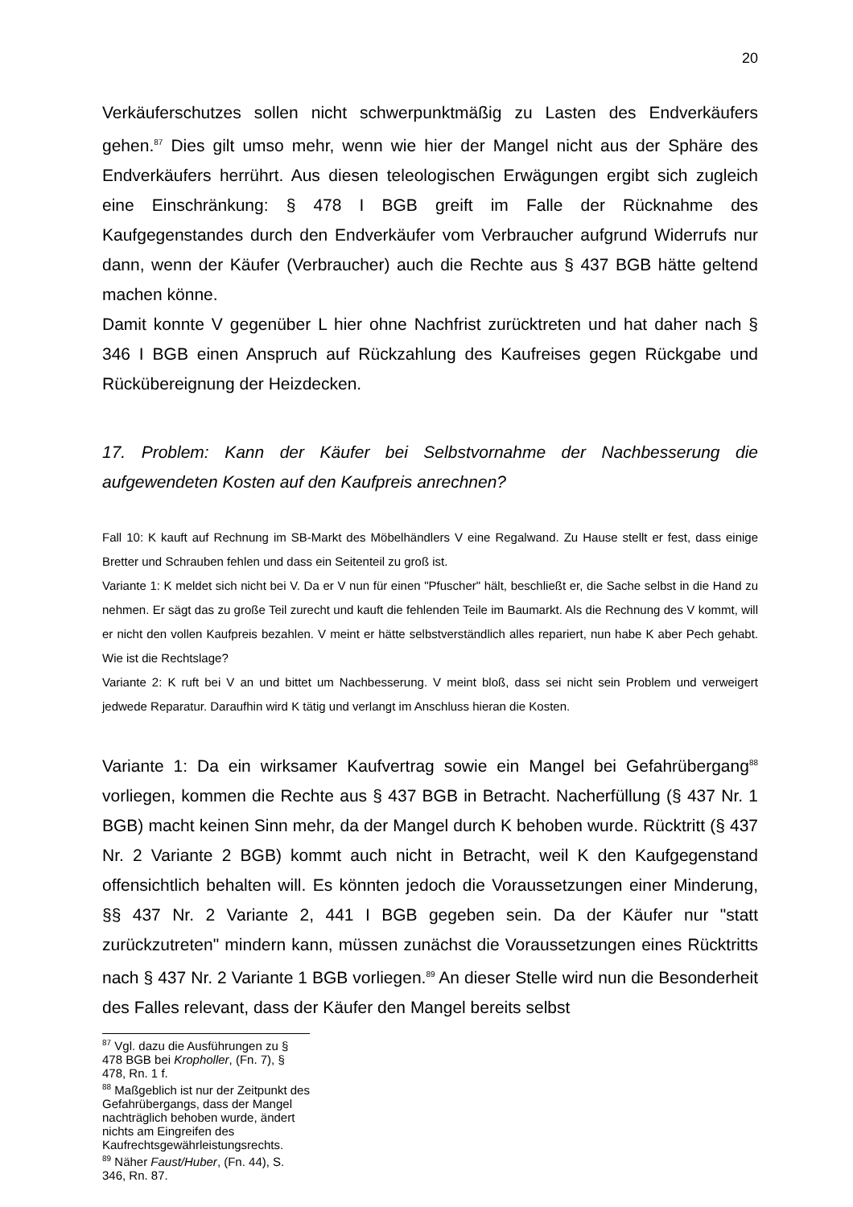20
Verkäuferschutzes sollen nicht schwerpunktmäßig zu Lasten des Endverkäufers gehen.<sup>87</sup> Dies gilt umso mehr, wenn wie hier der Mangel nicht aus der Sphäre des Endverkäufers herrührt. Aus diesen teleologischen Erwägungen ergibt sich zugleich eine Einschränkung: § 478 I BGB greift im Falle der Rücknahme des Kaufgegenstandes durch den Endverkäufer vom Verbraucher aufgrund Widerrufs nur dann, wenn der Käufer (Verbraucher) auch die Rechte aus § 437 BGB hätte geltend machen könne.
Damit konnte V gegenüber L hier ohne Nachfrist zurücktreten und hat daher nach § 346 I BGB einen Anspruch auf Rückzahlung des Kaufreises gegen Rückgabe und Rückübereignung der Heizdecken.
17. Problem: Kann der Käufer bei Selbstvornahme der Nachbesserung die aufgewendeten Kosten auf den Kaufpreis anrechnen?
Fall 10: K kauft auf Rechnung im SB-Markt des Möbelhändlers V eine Regalwand. Zu Hause stellt er fest, dass einige Bretter und Schrauben fehlen und dass ein Seitenteil zu groß ist.
Variante 1: K meldet sich nicht bei V. Da er V nun für einen "Pfuscher" hält, beschließt er, die Sache selbst in die Hand zu nehmen. Er sägt das zu große Teil zurecht und kauft die fehlenden Teile im Baumarkt. Als die Rechnung des V kommt, will er nicht den vollen Kaufpreis bezahlen. V meint er hätte selbstverständlich alles repariert, nun habe K aber Pech gehabt. Wie ist die Rechtslage?
Variante 2: K ruft bei V an und bittet um Nachbesserung. V meint bloß, dass sei nicht sein Problem und verweigert jedwede Reparatur. Daraufhin wird K tätig und verlangt im Anschluss hieran die Kosten.
Variante 1: Da ein wirksamer Kaufvertrag sowie ein Mangel bei Gefahrübergang<sup>88</sup> vorliegen, kommen die Rechte aus § 437 BGB in Betracht. Nacherfüllung (§ 437 Nr. 1 BGB) macht keinen Sinn mehr, da der Mangel durch K behoben wurde. Rücktritt (§ 437 Nr. 2 Variante 2 BGB) kommt auch nicht in Betracht, weil K den Kaufgegenstand offensichtlich behalten will. Es könnten jedoch die Voraussetzungen einer Minderung, §§ 437 Nr. 2 Variante 2, 441 I BGB gegeben sein. Da der Käufer nur "statt zurückzutreten" mindern kann, müssen zunächst die Voraussetzungen eines Rücktritts nach § 437 Nr. 2 Variante 1 BGB vorliegen.<sup>89</sup> An dieser Stelle wird nun die Besonderheit des Falles relevant, dass der Käufer den Mangel bereits selbst
<sup>87</sup> Vgl. dazu die Ausführungen zu § 478 BGB bei Kropholler, (Fn. 7), § 478, Rn. 1 f.
<sup>88</sup> Maßgeblich ist nur der Zeitpunkt des Gefahrübergangs, dass der Mangel nachträglich behoben wurde, ändert nichts am Eingreifen des Kaufrechtsgewährleistungsrechts.
<sup>89</sup> Näher Faust/Huber, (Fn. 44), S. 346, Rn. 87.